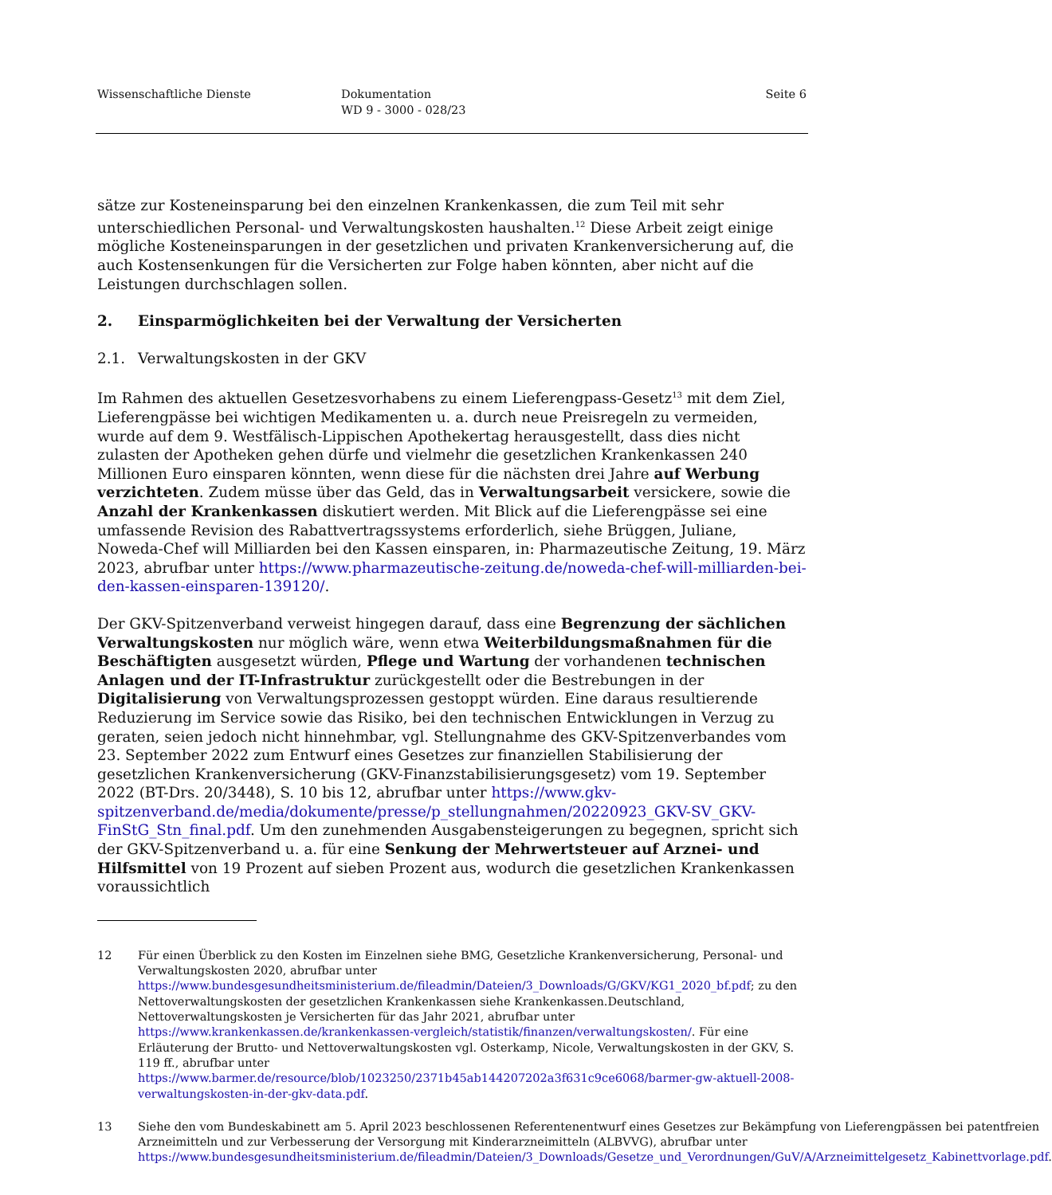Wissenschaftliche Dienste Dokumentation
WD 9 - 3000 - 028/23
Seite 6
sätze zur Kosteneinsparung bei den einzelnen Krankenkassen, die zum Teil mit sehr unterschiedlichen Personal- und Verwaltungskosten haushalten.<sup>12</sup> Diese Arbeit zeigt einige mögliche Kosteneinsparungen in der gesetzlichen und privaten Krankenversicherung auf, die auch Kostensenkungen für die Versicherten zur Folge haben könnten, aber nicht auf die Leistungen durchschlagen sollen.
2. Einsparmöglichkeiten bei der Verwaltung der Versicherten
2.1. Verwaltungskosten in der GKV
Im Rahmen des aktuellen Gesetzesvorhabens zu einem Lieferengpass-Gesetz<sup>13</sup> mit dem Ziel, Lieferengpässe bei wichtigen Medikamenten u. a. durch neue Preisregeln zu vermeiden, wurde auf dem 9. Westfälisch-Lippischen Apothekertag herausgestellt, dass dies nicht zulasten der Apotheken gehen dürfe und vielmehr die gesetzlichen Krankenkassen 240 Millionen Euro einsparen könnten, wenn diese für die nächsten drei Jahre auf Werbung verzichteten. Zudem müsse über das Geld, das in Verwaltungsarbeit versickere, sowie die Anzahl der Krankenkassen diskutiert werden. Mit Blick auf die Lieferengpässe sei eine umfassende Revision des Rabattvertragssystems erforderlich, siehe Brüggen, Juliane, Noweda-Chef will Milliarden bei den Kassen einsparen, in: Pharmazeutische Zeitung, 19. März 2023, abrufbar unter https://www.pharmazeutische-zeitung.de/noweda-chef-will-milliarden-bei-den-kassen-einsparen-139120/.
Der GKV-Spitzenverband verweist hingegen darauf, dass eine Begrenzung der sächlichen Verwaltungskosten nur möglich wäre, wenn etwa Weiterbildungsmaßnahmen für die Beschäftigten ausgesetzt würden, Pflege und Wartung der vorhandenen technischen Anlagen und der IT-Infrastruktur zurückgestellt oder die Bestrebungen in der Digitalisierung von Verwaltungsprozessen gestoppt würden. Eine daraus resultierende Reduzierung im Service sowie das Risiko, bei den technischen Entwicklungen in Verzug zu geraten, seien jedoch nicht hinnehmbar, vgl. Stellungnahme des GKV-Spitzenverbandes vom 23. September 2022 zum Entwurf eines Gesetzes zur finanziellen Stabilisierung der gesetzlichen Krankenversicherung (GKV-Finanzstabilisierungsgesetz) vom 19. September 2022 (BT-Drs. 20/3448), S. 10 bis 12, abrufbar unter https://www.gkv-spitzenverband.de/media/dokumente/presse/p_stellungnahmen/20220923_GKV-SV_GKV-FinStG_Stn_final.pdf. Um den zunehmenden Ausgabensteigerungen zu begegnen, spricht sich der GKV-Spitzenverband u. a. für eine Senkung der Mehrwertsteuer auf Arznei- und Hilfsmittel von 19 Prozent auf sieben Prozent aus, wodurch die gesetzlichen Krankenkassen voraussichtlich
12 Für einen Überblick zu den Kosten im Einzelnen siehe BMG, Gesetzliche Krankenversicherung, Personal- und Verwaltungskosten 2020, abrufbar unter https://www.bundesgesundheitsministerium.de/fileadmin/Dateien/3_Downloads/G/GKV/KG1_2020_bf.pdf; zu den Nettoverwaltungskosten der gesetzlichen Krankenkassen siehe Krankenkassen.Deutschland, Nettoverwaltungskosten je Versicherten für das Jahr 2021, abrufbar unter https://www.krankenkassen.de/krankenkassen-vergleich/statistik/finanzen/verwaltungskosten/. Für eine Erläuterung der Brutto- und Nettoverwaltungskosten vgl. Osterkamp, Nicole, Verwaltungskosten in der GKV, S. 119 ff., abrufbar unter https://www.barmer.de/resource/blob/1023250/2371b45ab144207202a3f631c9ce6068/barmer-gw-aktuell-2008-verwaltungskosten-in-der-gkv-data.pdf.
13 Siehe den vom Bundeskabinett am 5. April 2023 beschlossenen Referentenentwurf eines Gesetzes zur Bekämpfung von Lieferengpässen bei patentfreien Arzneimitteln und zur Verbesserung der Versorgung mit Kinderarzneimitteln (ALBVVG), abrufbar unter https://www.bundesgesundheitsministerium.de/fileadmin/Dateien/3_Downloads/Gesetze_und_Verordnungen/GuV/A/Arzneimittelgesetz_Kabinettvorlage.pdf.